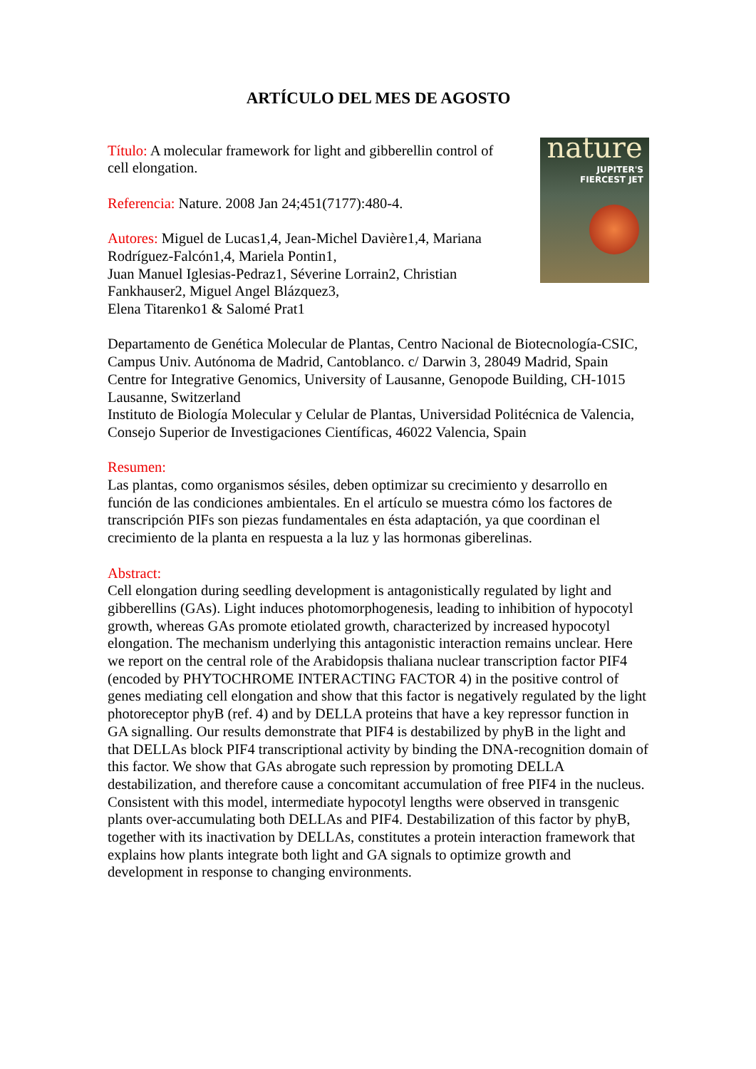ARTÍCULO DEL MES DE AGOSTO
Título: A molecular framework for light and gibberellin control of cell elongation.
Referencia: Nature. 2008 Jan 24;451(7177):480-4.
Autores: Miguel de Lucas1,4, Jean-Michel Davière1,4, Mariana Rodríguez-Falcón1,4, Mariela Pontin1,
Juan Manuel Iglesias-Pedraz1, Séverine Lorrain2, Christian Fankhauser2, Miguel Angel Blázquez3,
Elena Titarenko1 & Salomé Prat1
nature
JUPITER'S
FIERCEST JET
Departamento de Genética Molecular de Plantas, Centro Nacional de Biotecnología-CSIC, Campus Univ. Autónoma de Madrid, Cantoblanco. c/ Darwin 3, 28049 Madrid, Spain
Centre for Integrative Genomics, University of Lausanne, Genopode Building, CH-1015 Lausanne, Switzerland
Instituto de Biología Molecular y Celular de Plantas, Universidad Politécnica de Valencia, Consejo Superior de Investigaciones Científicas, 46022 Valencia, Spain
Resumen:
Las plantas, como organismos sésiles, deben optimizar su crecimiento y desarrollo en función de las condiciones ambientales. En el artículo se muestra cómo los factores de transcripción PIFs son piezas fundamentales en ésta adaptación, ya que coordinan el crecimiento de la planta en respuesta a la luz y las hormonas giberelinas.
Abstract:
Cell elongation during seedling development is antagonistically regulated by light and gibberellins (GAs). Light induces photomorphogenesis, leading to inhibition of hypocotyl growth, whereas GAs promote etiolated growth, characterized by increased hypocotyl elongation. The mechanism underlying this antagonistic interaction remains unclear. Here we report on the central role of the Arabidopsis thaliana nuclear transcription factor PIF4 (encoded by PHYTOCHROME INTERACTING FACTOR 4) in the positive control of genes mediating cell elongation and show that this factor is negatively regulated by the light photoreceptor phyB (ref. 4) and by DELLA proteins that have a key repressor function in GA signalling. Our results demonstrate that PIF4 is destabilized by phyB in the light and that DELLAs block PIF4 transcriptional activity by binding the DNA-recognition domain of this factor. We show that GAs abrogate such repression by promoting DELLA destabilization, and therefore cause a concomitant accumulation of free PIF4 in the nucleus. Consistent with this model, intermediate hypocotyl lengths were observed in transgenic plants over-accumulating both DELLAs and PIF4. Destabilization of this factor by phyB, together with its inactivation by DELLAs, constitutes a protein interaction framework that explains how plants integrate both light and GA signals to optimize growth and development in response to changing environments.